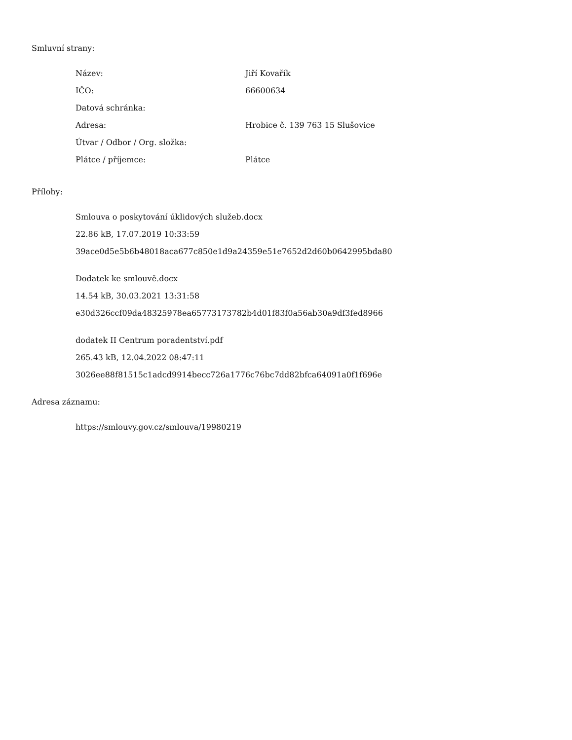Smluvní strany:
| Název: | Jiří Kovařík |
| IČO: | 66600634 |
| Datová schránka: | |
| Adresa: | Hrobice č. 139 763 15 Slušovice |
| Útvar / Odbor / Org. složka: | |
| Plátce / příjemce: | Plátce |
Přílohy:
Smlouva o poskytování úklidových služeb.docx
22.86 kB, 17.07.2019 10:33:59
39ace0d5e5b6b48018aca677c850e1d9a24359e51e7652d2d60b0642995bda80
Dodatek ke smlouvě.docx
14.54 kB, 30.03.2021 13:31:58
e30d326ccf09da48325978ea65773173782b4d01f83f0a56ab30a9df3fed8966
dodatek II Centrum poradentství.pdf
265.43 kB, 12.04.2022 08:47:11
3026ee88f81515c1adcd9914becc726a1776c76bc7dd82bfca64091a0f1f696e
Adresa záznamu:
https://smlouvy.gov.cz/smlouva/19980219